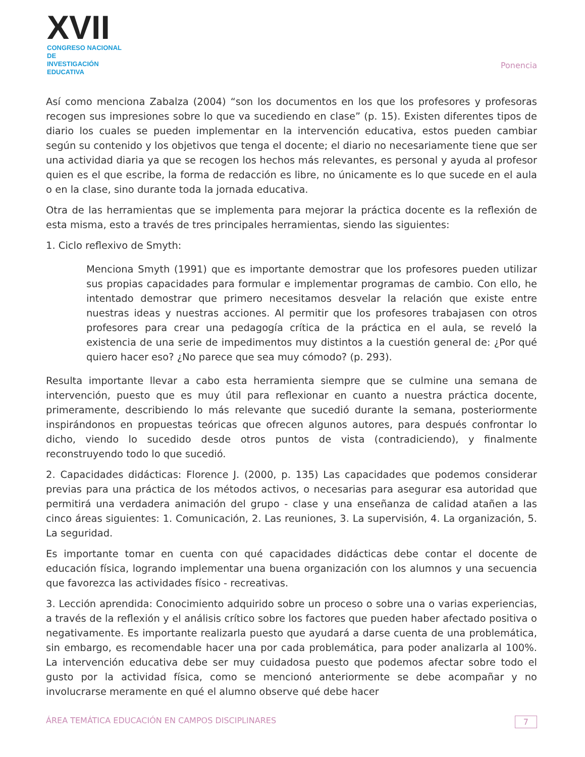XVII
CONGRESO NACIONAL DE
INVESTIGACIÓN EDUCATIVA
Ponencia
Así como menciona Zabalza (2004) “son los documentos en los que los profesores y profesoras recogen sus impresiones sobre lo que va sucediendo en clase” (p. 15). Existen diferentes tipos de diario los cuales se pueden implementar en la intervención educativa, estos pueden cambiar según su contenido y los objetivos que tenga el docente; el diario no necesariamente tiene que ser una actividad diaria ya que se recogen los hechos más relevantes, es personal y ayuda al profesor quien es el que escribe, la forma de redacción es libre, no únicamente es lo que sucede en el aula o en la clase, sino durante toda la jornada educativa.
Otra de las herramientas que se implementa para mejorar la práctica docente es la reflexión de esta misma, esto a través de tres principales herramientas, siendo las siguientes:
1. Ciclo reflexivo de Smyth:
Menciona Smyth (1991) que es importante demostrar que los profesores pueden utilizar sus propias capacidades para formular e implementar programas de cambio. Con ello, he intentado demostrar que primero necesitamos desvelar la relación que existe entre nuestras ideas y nuestras acciones. Al permitir que los profesores trabajasen con otros profesores para crear una pedagogía crítica de la práctica en el aula, se reveló la existencia de una serie de impedimentos muy distintos a la cuestión general de: ¿Por qué quiero hacer eso? ¿No parece que sea muy cómodo? (p. 293).
Resulta importante llevar a cabo esta herramienta siempre que se culmine una semana de intervención, puesto que es muy útil para reflexionar en cuanto a nuestra práctica docente, primeramente, describiendo lo más relevante que sucedió durante la semana, posteriormente inspirándonos en propuestas teóricas que ofrecen algunos autores, para después confrontar lo dicho, viendo lo sucedido desde otros puntos de vista (contradiciendo), y finalmente reconstruyendo todo lo que sucedió.
2. Capacidades didácticas: Florence J. (2000, p. 135) Las capacidades que podemos considerar previas para una práctica de los métodos activos, o necesarias para asegurar esa autoridad que permitirá una verdadera animación del grupo - clase y una enseñanza de calidad atañen a las cinco áreas siguientes: 1. Comunicación, 2. Las reuniones, 3. La supervisión, 4. La organización, 5. La seguridad.
Es importante tomar en cuenta con qué capacidades didácticas debe contar el docente de educación física, logrando implementar una buena organización con los alumnos y una secuencia que favorezca las actividades físico - recreativas.
3. Lección aprendida: Conocimiento adquirido sobre un proceso o sobre una o varias experiencias, a través de la reflexión y el análisis crítico sobre los factores que pueden haber afectado positiva o negativamente. Es importante realizarla puesto que ayudará a darse cuenta de una problemática, sin embargo, es recomendable hacer una por cada problemática, para poder analizarla al 100%. La intervención educativa debe ser muy cuidadosa puesto que podemos afectar sobre todo el gusto por la actividad física, como se mencionó anteriormente se debe acompañar y no involucrarse meramente en qué el alumno observe qué debe hacer
ÁREA TEMÁTICA EDUCACIÓN EN CAMPOS DISCIPLINARES 7